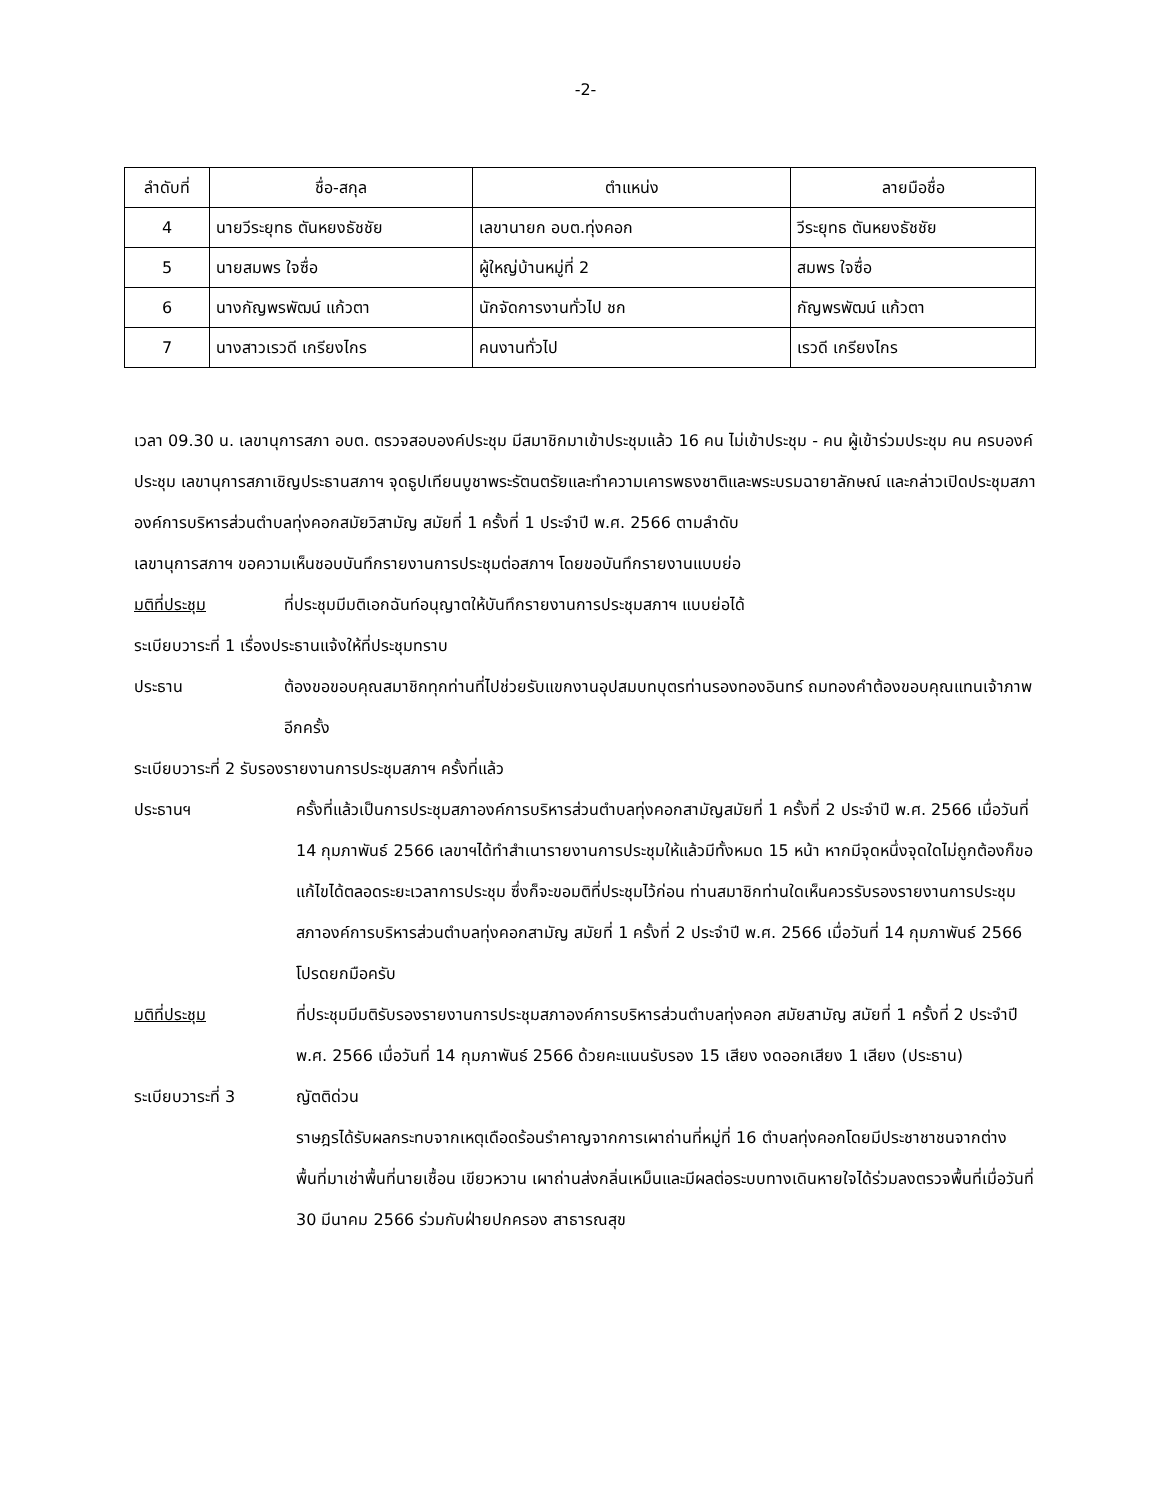-2-
| ลำดับที่ | ชื่อ-สกุล | ตำแหน่ง | ลายมือชื่อ |
| --- | --- | --- | --- |
| 4 | นายวีระยุทธ ตันหยงธัชชัย | เลขานายก อบต.ทุ่งคอก | วีระยุทธ ตันหยงธัชชัย |
| 5 | นายสมพร ใจซื่อ | ผู้ใหญ่บ้านหมู่ที่ 2 | สมพร ใจซื่อ |
| 6 | นางกัญพรพัฒน์ แก้วตา | นักจัดการงานทั่วไป ชก | กัญพรพัฒน์ แก้วตา |
| 7 | นางสาวเรวดี เกรียงไกร | คนงานทั่วไป | เรวดี เกรียงไกร |
เวลา 09.30 น. เลขานุการสภา อบต. ตรวจสอบองค์ประชุม มีสมาชิกมาเข้าประชุมแล้ว 16 คน ไม่เข้าประชุม - คน ผู้เข้าร่วมประชุม คน ครบองค์ประชุม เลขานุการสภาเชิญประธานสภาฯ จุดธูปเทียนบูชาพระรัตนตรัยและทำความเคารพธงชาติและพระบรมฉายาลักษณ์ และกล่าวเปิดประชุมสภาองค์การบริหารส่วนตำบลทุ่งคอกสมัยวิสามัญ สมัยที่ 1 ครั้งที่ 1 ประจำปี พ.ศ. 2566 ตามลำดับ
เลขานุการสภาฯ ขอความเห็นชอบบันทึกรายงานการประชุมต่อสภาฯ โดยขอบันทึกรายงานแบบย่อ
มติที่ประชุม ที่ประชุมมีมติเอกฉันท์อนุญาตให้บันทึกรายงานการประชุมสภาฯ แบบย่อได้
ระเบียบวาระที่ 1 เรื่องประธานแจ้งให้ที่ประชุมทราบ
ประธาน ต้องขอขอบคุณสมาชิกทุกท่านที่ไปช่วยรับแขกงานอุปสมบทบุตรท่านรองทองอินทร์ ถมทองคำต้องขอบคุณแทนเจ้าภาพอีกครั้ง
ระเบียบวาระที่ 2 รับรองรายงานการประชุมสภาฯ ครั้งที่แล้ว
ประธานฯ ครั้งที่แล้วเป็นการประชุมสภาองค์การบริหารส่วนตำบลทุ่งคอกสามัญสมัยที่ 1 ครั้งที่ 2 ประจำปี พ.ศ. 2566 เมื่อวันที่ 14 กุมภาพันธ์ 2566 เลขาฯได้ทำสำเนารายงานการประชุมให้แล้วมีทั้งหมด 15 หน้า หากมีจุดหนึ่งจุดใดไม่ถูกต้องก็ขอแก้ไขได้ตลอดระยะเวลาการประชุม ซึ่งก็จะขอมติที่ประชุมไว้ก่อน ท่านสมาชิกท่านใดเห็นควรรับรองรายงานการประชุมสภาองค์การบริหารส่วนตำบลทุ่งคอกสามัญ สมัยที่ 1 ครั้งที่ 2 ประจำปี พ.ศ. 2566 เมื่อวันที่ 14 กุมภาพันธ์ 2566 โปรดยกมือครับ
มติที่ประชุม ที่ประชุมมีมติรับรองรายงานการประชุมสภาองค์การบริหารส่วนตำบลทุ่งคอก สมัยสามัญ สมัยที่ 1 ครั้งที่ 2 ประจำปี พ.ศ. 2566 เมื่อวันที่ 14 กุมภาพันธ์ 2566 ด้วยคะแนนรับรอง 15 เสียง งดออกเสียง 1 เสียง (ประธาน)
ระเบียบวาระที่ 3 ญัตติด่วน
ราษฎรได้รับผลกระทบจากเหตุเดือดร้อนรำคาญจากการเผาถ่านที่หมู่ที่ 16 ตำบลทุ่งคอกโดยมีประชาชาชนจากต่างพื้นที่มาเช่าพื้นที่นายเชื้อน เขียวหวาน เผาถ่านส่งกลิ่นเหม็นและมีผลต่อระบบทางเดินหายใจได้ร่วมลงตรวจพื้นที่เมื่อวันที่ 30 มีนาคม 2566 ร่วมกับฝ่ายปกครอง สาธารณสุข